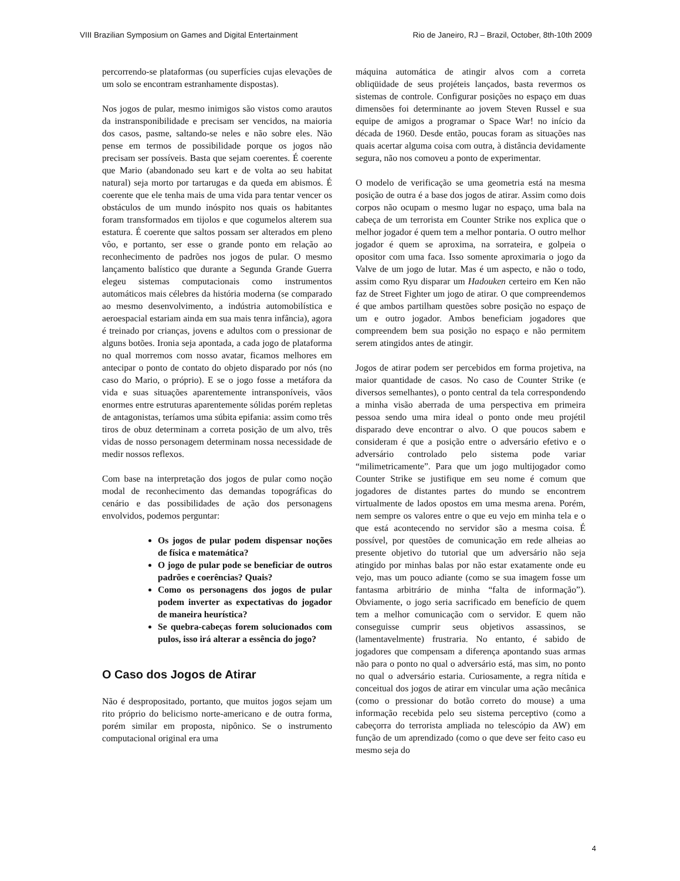VIII Brazilian Symposium on Games and Digital Entertainment Rio de Janeiro, RJ – Brazil, October, 8th-10th 2009
percorrendo-se plataformas (ou superfícies cujas elevações de um solo se encontram estranhamente dispostas).
Nos jogos de pular, mesmo inimigos são vistos como arautos da instransponibilidade e precisam ser vencidos, na maioria dos casos, pasme, saltando-se neles e não sobre eles. Não pense em termos de possibilidade porque os jogos não precisam ser possíveis. Basta que sejam coerentes. É coerente que Mario (abandonado seu kart e de volta ao seu habitat natural) seja morto por tartarugas e da queda em abismos. É coerente que ele tenha mais de uma vida para tentar vencer os obstáculos de um mundo inóspito nos quais os habitantes foram transformados em tijolos e que cogumelos alterem sua estatura. É coerente que saltos possam ser alterados em pleno vôo, e portanto, ser esse o grande ponto em relação ao reconhecimento de padrões nos jogos de pular. O mesmo lançamento balístico que durante a Segunda Grande Guerra elegeu sistemas computacionais como instrumentos automáticos mais célebres da história moderna (se comparado ao mesmo desenvolvimento, a indústria automobilística e aeroespacial estariam ainda em sua mais tenra infância), agora é treinado por crianças, jovens e adultos com o pressionar de alguns botões. Ironia seja apontada, a cada jogo de plataforma no qual morremos com nosso avatar, ficamos melhores em antecipar o ponto de contato do objeto disparado por nós (no caso do Mario, o próprio). E se o jogo fosse a metáfora da vida e suas situações aparentemente intransponíveis, vãos enormes entre estruturas aparentemente sólidas porém repletas de antagonistas, teríamos uma súbita epifania: assim como três tiros de obuz determinam a correta posição de um alvo, três vidas de nosso personagem determinam nossa necessidade de medir nossos reflexos.
Com base na interpretação dos jogos de pular como noção modal de reconhecimento das demandas topográficas do cenário e das possibilidades de ação dos personagens envolvidos, podemos perguntar:
Os jogos de pular podem dispensar noções de física e matemática?
O jogo de pular pode se beneficiar de outros padrões e coerências? Quais?
Como os personagens dos jogos de pular podem inverter as expectativas do jogador de maneira heurística?
Se quebra-cabeças forem solucionados com pulos, isso irá alterar a essência do jogo?
O Caso dos Jogos de Atirar
Não é despropositado, portanto, que muitos jogos sejam um rito próprio do belicismo norte-americano e de outra forma, porém similar em proposta, nipônico. Se o instrumento computacional original era uma
máquina automática de atingir alvos com a correta obliqüidade de seus projéteis lançados, basta revermos os sistemas de controle. Configurar posições no espaço em duas dimensões foi determinante ao jovem Steven Russel e sua equipe de amigos a programar o Space War! no início da década de 1960. Desde então, poucas foram as situações nas quais acertar alguma coisa com outra, à distância devidamente segura, não nos comoveu a ponto de experimentar.
O modelo de verificação se uma geometria está na mesma posição de outra é a base dos jogos de atirar. Assim como dois corpos não ocupam o mesmo lugar no espaço, uma bala na cabeça de um terrorista em Counter Strike nos explica que o melhor jogador é quem tem a melhor pontaria. O outro melhor jogador é quem se aproxima, na sorrateira, e golpeia o opositor com uma faca. Isso somente aproximaria o jogo da Valve de um jogo de lutar. Mas é um aspecto, e não o todo, assim como Ryu disparar um Hadouken certeiro em Ken não faz de Street Fighter um jogo de atirar. O que compreendemos é que ambos partilham questões sobre posição no espaço de um e outro jogador. Ambos beneficiam jogadores que compreendem bem sua posição no espaço e não permitem serem atingidos antes de atingir.
Jogos de atirar podem ser percebidos em forma projetiva, na maior quantidade de casos. No caso de Counter Strike (e diversos semelhantes), o ponto central da tela correspondendo a minha visão aberrada de uma perspectiva em primeira pessoa sendo uma mira ideal o ponto onde meu projétil disparado deve encontrar o alvo. O que poucos sabem e consideram é que a posição entre o adversário efetivo e o adversário controlado pelo sistema pode variar “milimetricamente”. Para que um jogo multijogador como Counter Strike se justifique em seu nome é comum que jogadores de distantes partes do mundo se encontrem virtualmente de lados opostos em uma mesma arena. Porém, nem sempre os valores entre o que eu vejo em minha tela e o que está acontecendo no servidor são a mesma coisa. É possível, por questões de comunicação em rede alheias ao presente objetivo do tutorial que um adversário não seja atingido por minhas balas por não estar exatamente onde eu vejo, mas um pouco adiante (como se sua imagem fosse um fantasma arbitrário de minha “falta de informação”). Obviamente, o jogo seria sacrificado em benefício de quem tem a melhor comunicação com o servidor. E quem não conseguisse cumprir seus objetivos assassinos, se (lamentavelmente) frustraria. No entanto, é sabido de jogadores que compensam a diferença apontando suas armas não para o ponto no qual o adversário está, mas sim, no ponto no qual o adversário estaria. Curiosamente, a regra nítida e conceitual dos jogos de atirar em vincular uma ação mecânica (como o pressionar do botão correto do mouse) a uma informação recebida pelo seu sistema perceptivo (como a cabeçorra do terrorista ampliada no telescópio da AW) em função de um aprendizado (como o que deve ser feito caso eu mesmo seja do
4